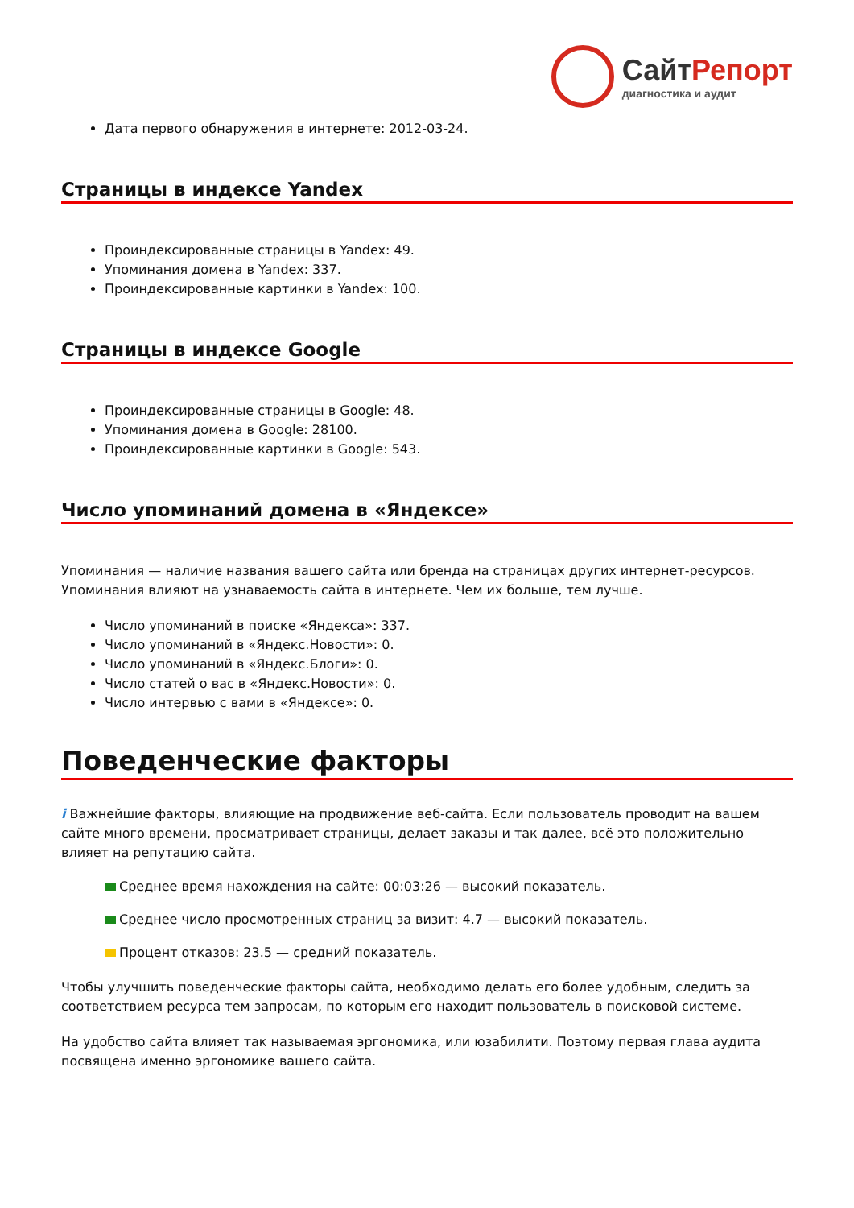СайтРепорт
диагностика и аудит
Дата первого обнаружения в интернете: 2012-03-24.
Страницы в индексе Yandex
Проиндексированные страницы в Yandex: 49.
Упоминания домена в Yandex: 337.
Проиндексированные картинки в Yandex: 100.
Страницы в индексе Google
Проиндексированные страницы в Google: 48.
Упоминания домена в Google: 28100.
Проиндексированные картинки в Google: 543.
Число упоминаний домена в «Яндексе»
Упоминания — наличие названия вашего сайта или бренда на страницах других интернет-ресурсов. Упоминания влияют на узнаваемость сайта в интернете. Чем их больше, тем лучше.
Число упоминаний в поиске «Яндекса»: 337.
Число упоминаний в «Яндекс.Новости»: 0.
Число упоминаний в «Яндекс.Блоги»: 0.
Число статей о вас в «Яндекс.Новости»: 0.
Число интервью с вами в «Яндексе»: 0.
Поведенческие факторы
i Важнейшие факторы, влияющие на продвижение веб-сайта. Если пользователь проводит на вашем сайте много времени, просматривает страницы, делает заказы и так далее, всё это положительно влияет на репутацию сайта.
Среднее время нахождения на сайте: 00:03:26 — высокий показатель.
Среднее число просмотренных страниц за визит: 4.7 — высокий показатель.
Процент отказов: 23.5 — средний показатель.
Чтобы улучшить поведенческие факторы сайта, необходимо делать его более удобным, следить за соответствием ресурса тем запросам, по которым его находит пользователь в поисковой системе.
На удобство сайта влияет так называемая эргономика, или юзабилити. Поэтому первая глава аудита посвящена именно эргономике вашего сайта.